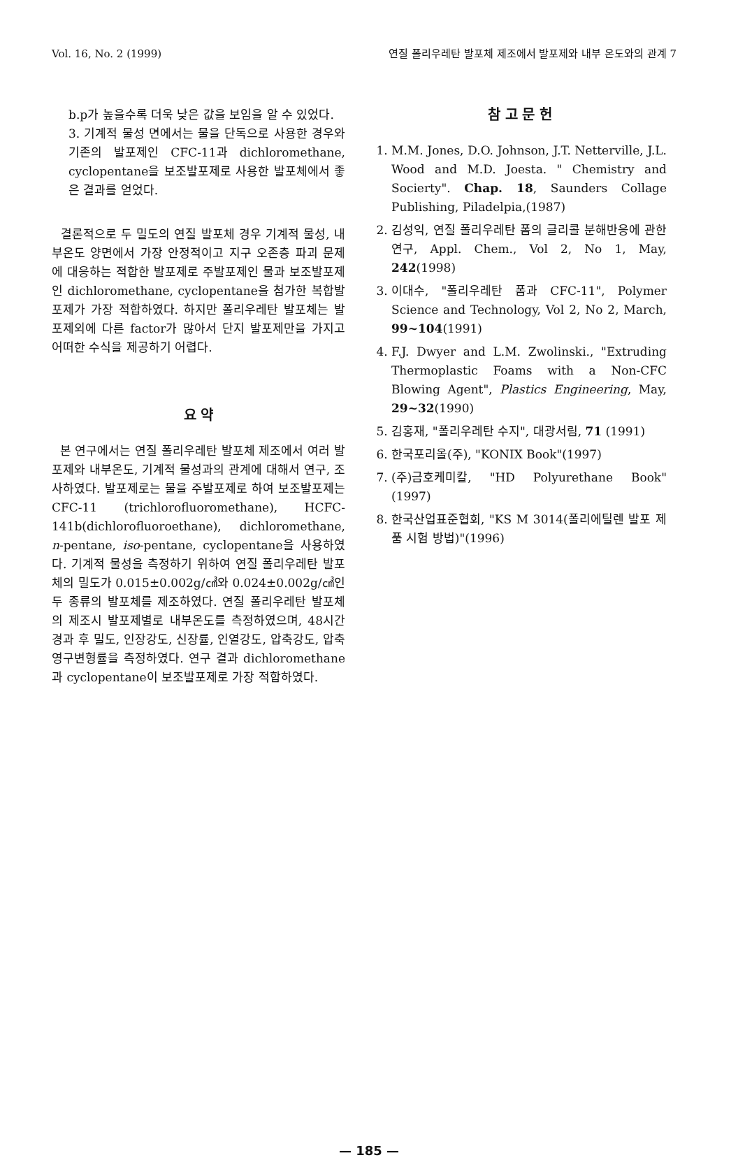Vol. 16, No. 2 (1999) 연질 폴리우레탄 발포체 제조에서 발포제와 내부 온도와의 관계 7
b.p가 높을수록 더욱 낮은 값을 보임을 알 수 있었다.
3. 기계적 물성 면에서는 물을 단독으로 사용한 경우와 기존의 발포제인 CFC-11과 dichloromethane, cyclopentane을 보조발포제로 사용한 발포체에서 좋은 결과를 얻었다.
결론적으로 두 밀도의 연질 발포체 경우 기계적 물성, 내부온도 양면에서 가장 안정적이고 지구 오존층 파괴 문제에 대응하는 적합한 발포제로 주발포제인 물과 보조발포제인 dichloromethane, cyclopentane을 첨가한 복합발포제가 가장 적합하였다. 하지만 폴리우레탄 발포체는 발포제외에 다른 factor가 많아서 단지 발포제만을 가지고 어떠한 수식을 제공하기 어렵다.
요 약
본 연구에서는 연질 폴리우레탄 발포체 제조에서 여러 발포제와 내부온도, 기계적 물성과의 관계에 대해서 연구, 조사하였다. 발포제로는 물을 주발포제로 하여 보조발포제는 CFC-11 (trichlorofluoromethane), HCFC-141b(dichlorofluoroethane), dichloromethane, n-pentane, iso-pentane, cyclopentane을 사용하였다. 기계적 물성을 측정하기 위하여 연질 폴리우레탄 발포체의 밀도가 0.015±0.002g/㎤와 0.024±0.002g/㎤인 두 종류의 발포체를 제조하였다. 연질 폴리우레탄 발포체의 제조시 발포제별로 내부온도를 측정하였으며, 48시간 경과 후 밀도, 인장강도, 신장률, 인열강도, 압축강도, 압축영구변형률을 측정하였다. 연구 결과 dichloromethane과 cyclopentane이 보조발포제로 가장 적합하였다.
참 고 문 헌
1. M.M. Jones, D.O. Johnson, J.T. Netterville, J.L. Wood and M.D. Joesta. " Chemistry and Socierty". Chap. 18, Saunders Collage Publishing, Piladelpia,(1987)
2. 김성익, 연질 폴리우레탄 폼의 글리콜 분해반응에 관한 연구, Appl. Chem., Vol 2, No 1, May, 242(1998)
3. 이대수, "폴리우레탄 폼과 CFC-11", Polymer Science and Technology, Vol 2, No 2, March, 99~104(1991)
4. F.J. Dwyer and L.M. Zwolinski., "Extruding Thermoplastic Foams with a Non-CFC Blowing Agent", Plastics Engineering, May, 29~32(1990)
5. 김홍재, "폴리우레탄 수지", 대광서림, 71 (1991)
6. 한국포리올(주), "KONIX Book"(1997)
7. (주)금호케미칼, "HD Polyurethane Book" (1997)
8. 한국산업표준협회, "KS M 3014(폴리에틸렌 발포 제품 시험 방법)"(1996)
— 185 —